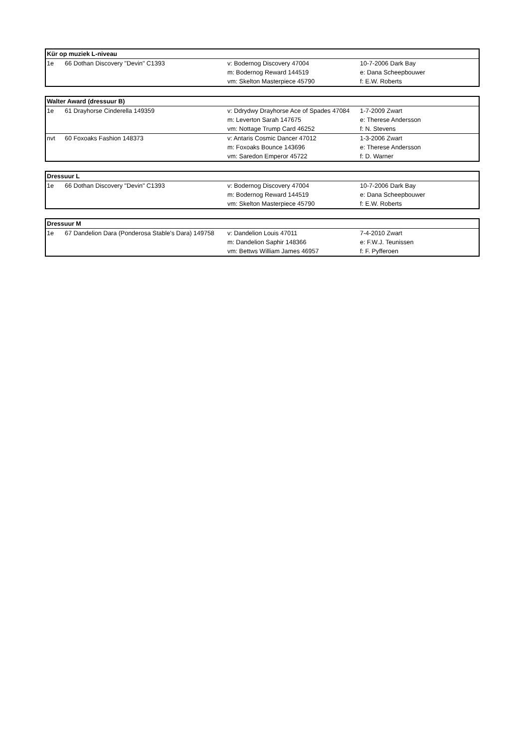| Kür op muziek L-niveau | | | |
| --- | --- | --- | --- |
| 1e | 66 Dothan Discovery "Devin" C1393 | v: Bodernog Discovery 47004 | 10-7-2006 Dark Bay |
| | | m: Bodernog Reward 144519 | e: Dana Scheepbouwer |
| | | vm: Skelton Masterpiece 45790 | f: E.W. Roberts |
| Walter Award (dressuur B) | | | |
| --- | --- | --- | --- |
| 1e | 61 Drayhorse Cinderella 149359 | v: Ddrydwy Drayhorse Ace of Spades 47084 | 1-7-2009 Zwart |
| | | m: Leverton Sarah 147675 | e: Therese Andersson |
| | | vm: Nottage Trump Card 46252 | f: N. Stevens |
| nvt | 60 Foxoaks Fashion 148373 | v: Antaris Cosmic Dancer 47012 | 1-3-2006 Zwart |
| | | m: Foxoaks Bounce 143696 | e: Therese Andersson |
| | | vm: Saredon Emperor 45722 | f: D. Warner |
| Dressuur L | | | |
| --- | --- | --- | --- |
| 1e | 66 Dothan Discovery "Devin" C1393 | v: Bodernog Discovery 47004 | 10-7-2006 Dark Bay |
| | | m: Bodernog Reward 144519 | e: Dana Scheepbouwer |
| | | vm: Skelton Masterpiece 45790 | f: E.W. Roberts |
| Dressuur M | | | |
| --- | --- | --- | --- |
| 1e | 67 Dandelion Dara (Ponderosa Stable's Dara) 149758 | v: Dandelion Louis 47011 | 7-4-2010 Zwart |
| | | m: Dandelion Saphir 148366 | e: F.W.J. Teunissen |
| | | vm: Bettws William James 46957 | f: F. Pyfferoen |